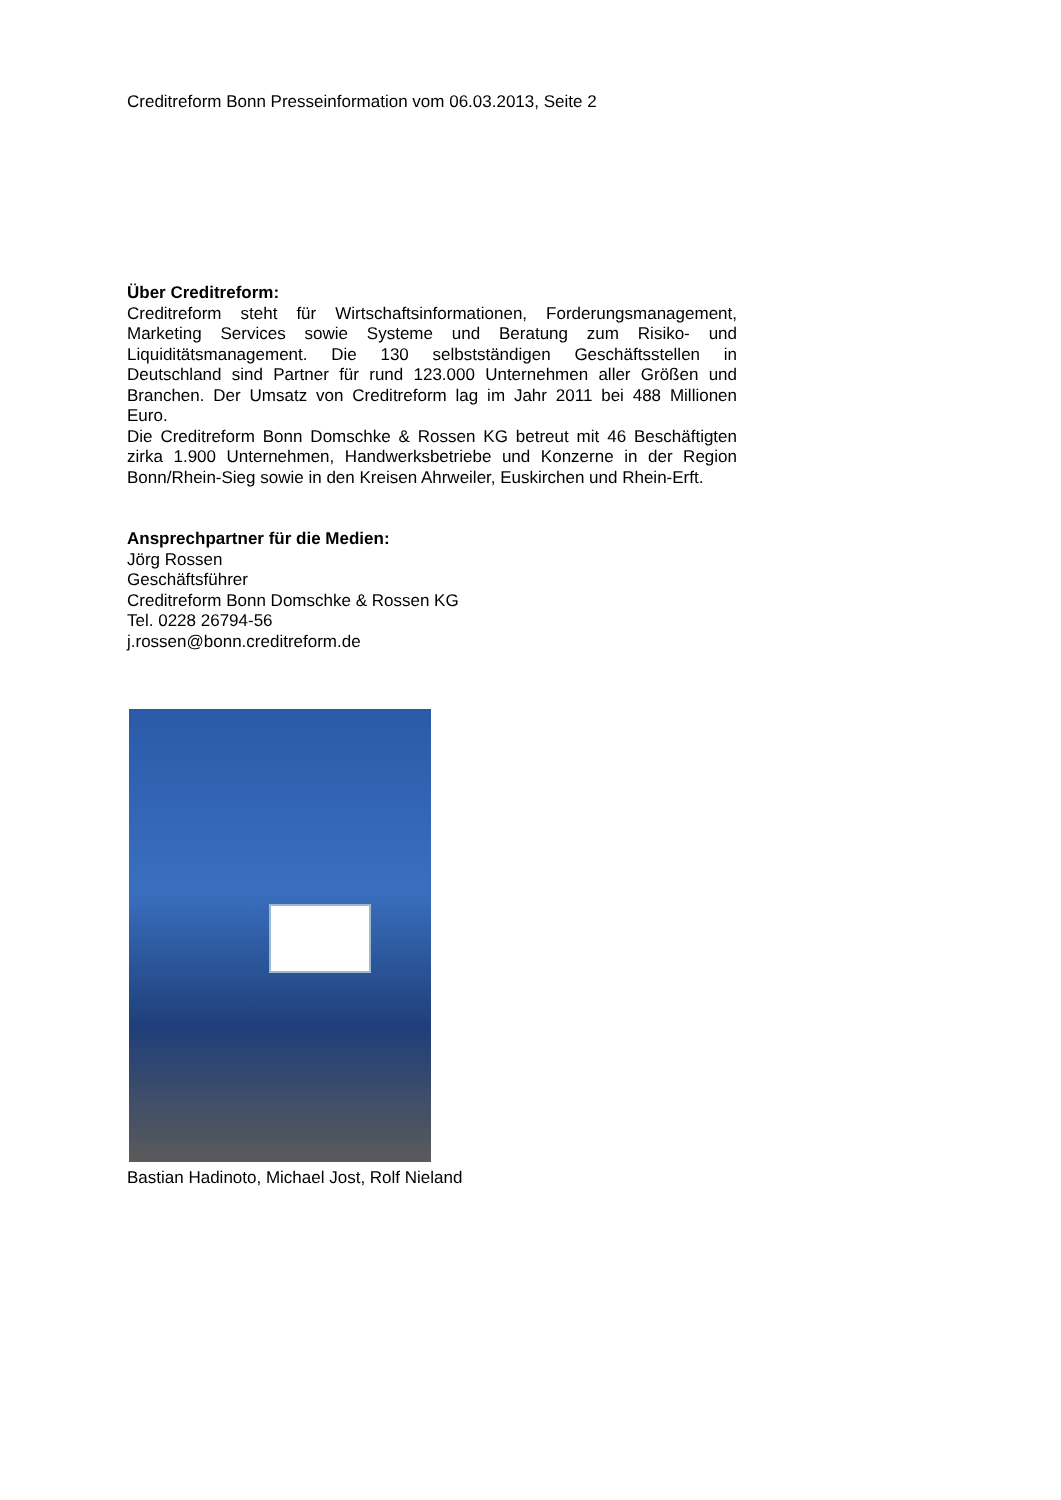Creditreform Bonn Presseinformation vom 06.03.2013, Seite 2
Über Creditreform:
Creditreform steht für Wirtschaftsinformationen, Forderungsmanagement, Marketing Services sowie Systeme und Beratung zum Risiko- und Liquiditätsmanagement. Die 130 selbstständigen Geschäftsstellen in Deutschland sind Partner für rund 123.000 Unternehmen aller Größen und Branchen. Der Umsatz von Creditreform lag im Jahr 2011 bei 488 Millionen Euro.
Die Creditreform Bonn Domschke & Rossen KG betreut mit 46 Beschäftigten zirka 1.900 Unternehmen, Handwerksbetriebe und Konzerne in der Region Bonn/Rhein-Sieg sowie in den Kreisen Ahrweiler, Euskirchen und Rhein-Erft.
Ansprechpartner für die Medien:
Jörg Rossen
Geschäftsführer
Creditreform Bonn Domschke & Rossen KG
Tel. 0228 26794-56
j.rossen@bonn.creditreform.de
Bastian Hadinoto, Michael Jost, Rolf Nieland